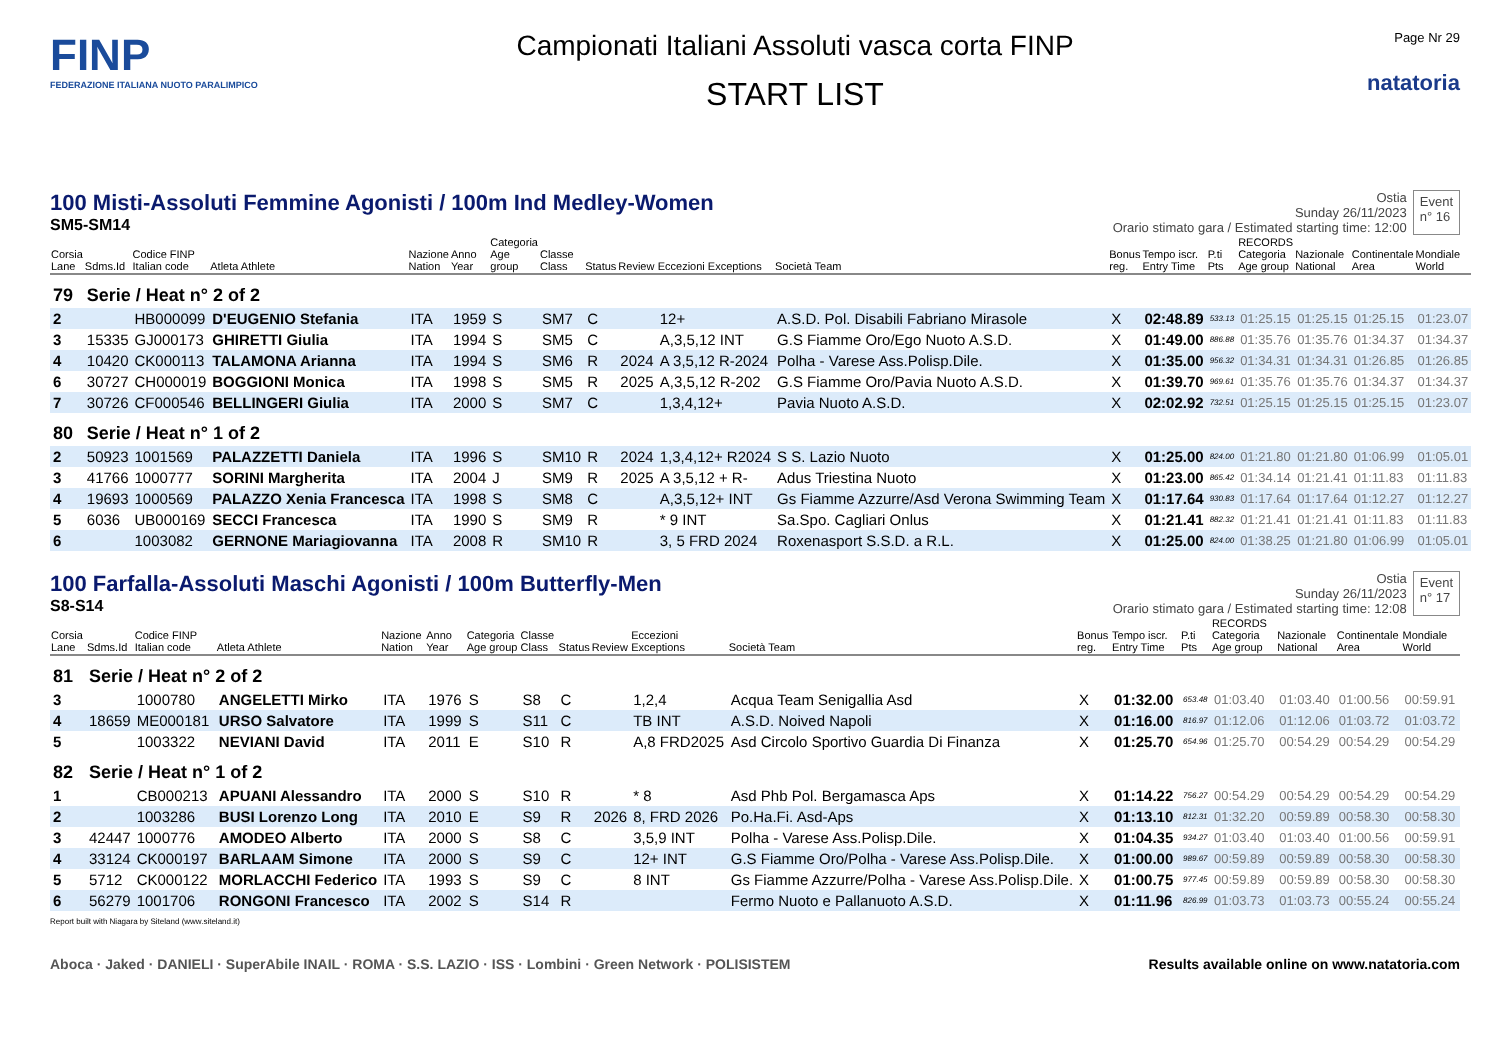FINP
FEDERAZIONE ITALIANA NUOTO PARALIMPICO
Campionati Italiani Assoluti vasca corta FINP
START LIST
Page Nr 29
natatoria
100 Misti-Assoluti Femmine Agonisti / 100m Ind Medley-Women
SM5-SM14
Ostia
Sunday 26/11/2023
Orario stimato gara / Estimated starting time: 12:00
Event
n° 16
| Corsia Lane | Sdms.Id | Codice FINP Italian code | Atleta Athlete | Nazione Nation | Anno Year | Categoria Age group | Classe Class | Status | Review | Eccezioni Exceptions | Società Team | Bonus reg. | Tempo iscr. Entry Time | P.ti Pts | RECORDS Categoria Age group | Nazionale National | Continentale Area | Mondiale World |
| --- | --- | --- | --- | --- | --- | --- | --- | --- | --- | --- | --- | --- | --- | --- | --- | --- | --- | --- |
| 79 | Serie / Heat n° 2 of 2 | | | | | | | | | | | | | | | | | |
| 2 | | HB000099 | D'EUGENIO Stefania | ITA | 1959 | S | SM7 | C | | 12+ | A.S.D. Pol. Disabili Fabriano Mirasole | X | 02:48.89 | 533.13 | 01:25.15 | 01:25.15 | 01:25.15 | 01:23.07 |
| 3 | 15335 | GJ000173 | GHIRETTI Giulia | ITA | 1994 | S | SM5 | C | | A,3,5,12 INT | G.S Fiamme Oro/Ego Nuoto A.S.D. | X | 01:49.00 | 886.88 | 01:35.76 | 01:35.76 | 01:34.37 | 01:34.37 |
| 4 | 10420 | CK000113 | TALAMONA Arianna | ITA | 1994 | S | SM6 | R | 2024 | A 3,5,12 R-2024 | Polha - Varese Ass.Polisp.Dile. | X | 01:35.00 | 956.32 | 01:34.31 | 01:34.31 | 01:26.85 | 01:26.85 |
| 6 | 30727 | CH000019 | BOGGIONI Monica | ITA | 1998 | S | SM5 | R | 2025 | A,3,5,12 R-202 | G.S Fiamme Oro/Pavia Nuoto A.S.D. | X | 01:39.70 | 969.61 | 01:35.76 | 01:35.76 | 01:34.37 | 01:34.37 |
| 7 | 30726 | CF000546 | BELLINGERI Giulia | ITA | 2000 | S | SM7 | C | | 1,3,4,12+ | Pavia Nuoto A.S.D. | X | 02:02.92 | 732.51 | 01:25.15 | 01:25.15 | 01:25.15 | 01:23.07 |
| 80 | Serie / Heat n° 1 of 2 | | | | | | | | | | | | | | | | | |
| 2 | 50923 | 1001569 | PALAZZETTI Daniela | ITA | 1996 | S | SM10 | R | 2024 | 1,3,4,12+ R2024 | S S. Lazio Nuoto | X | 01:25.00 | 824.00 | 01:21.80 | 01:21.80 | 01:06.99 | 01:05.01 |
| 3 | 41766 | 1000777 | SORINI Margherita | ITA | 2004 | J | SM9 | R | 2025 | A 3,5,12 + R- | Adus Triestina Nuoto | X | 01:23.00 | 865.42 | 01:34.14 | 01:21.41 | 01:11.83 | 01:11.83 |
| 4 | 19693 | 1000569 | PALAZZO Xenia Francesca | ITA | 1998 | S | SM8 | C | | A,3,5,12+ INT | Gs Fiamme Azzurre/Asd Verona Swimming Team | X | 01:17.64 | 930.83 | 01:17.64 | 01:17.64 | 01:12.27 | 01:12.27 |
| 5 | 6036 | UB000169 | SECCI Francesca | ITA | 1990 | S | SM9 | R | | * 9 INT | Sa.Spo. Cagliari Onlus | X | 01:21.41 | 882.32 | 01:21.41 | 01:21.41 | 01:11.83 | 01:11.83 |
| 6 | | 1003082 | GERNONE Mariagiovanna | ITA | 2008 | R | SM10 | R | | 3, 5 FRD 2024 | Roxenasport S.S.D. a R.L. | X | 01:25.00 | 824.00 | 01:38.25 | 01:21.80 | 01:06.99 | 01:05.01 |
100 Farfalla-Assoluti Maschi Agonisti / 100m Butterfly-Men
S8-S14
Ostia
Sunday 26/11/2023
Orario stimato gara / Estimated starting time: 12:08
Event
n° 17
| Corsia Lane | Sdms.Id | Codice FINP Italian code | Atleta Athlete | Nazione Nation | Anno Year | Categoria Age group | Classe Class | Status | Review | Eccezioni Exceptions | Società Team | Bonus reg. | Tempo iscr. Entry Time | P.ti Pts | RECORDS Categoria Age group | Nazionale National | Continentale Area | Mondiale World |
| --- | --- | --- | --- | --- | --- | --- | --- | --- | --- | --- | --- | --- | --- | --- | --- | --- | --- | --- |
| 81 | Serie / Heat n° 2 of 2 | | | | | | | | | | | | | | | | | |
| 3 | | 1000780 | ANGELETTI Mirko | ITA | 1976 | S | S8 | C | | 1,2,4 | Acqua Team Senigallia Asd | X | 01:32.00 | 653.48 | 01:03.40 | 01:03.40 | 01:00.56 | 00:59.91 |
| 4 | 18659 | ME000181 | URSO Salvatore | ITA | 1999 | S | S11 | C | | TB INT | A.S.D. Noived Napoli | X | 01:16.00 | 816.97 | 01:12.06 | 01:12.06 | 01:03.72 | 01:03.72 |
| 5 | | 1003322 | NEVIANI David | ITA | 2011 | E | S10 | R | | A,8 FRD2025 | Asd Circolo Sportivo Guardia Di Finanza | X | 01:25.70 | 654.96 | 01:25.70 | 00:54.29 | 00:54.29 | 00:54.29 |
| 82 | Serie / Heat n° 1 of 2 | | | | | | | | | | | | | | | | | |
| 1 | | CB000213 | APUANI Alessandro | ITA | 2000 | S | S10 | R | | * 8 | Asd Phb Pol. Bergamasca Aps | X | 01:14.22 | 756.27 | 00:54.29 | 00:54.29 | 00:54.29 | 00:54.29 |
| 2 | | 1003286 | BUSI Lorenzo Long | ITA | 2010 | E | S9 | R | 2026 | 8, FRD 2026 | Po.Ha.Fi. Asd-Aps | X | 01:13.10 | 812.31 | 01:32.20 | 00:59.89 | 00:58.30 | 00:58.30 |
| 3 | 42447 | 1000776 | AMODEO Alberto | ITA | 2000 | S | S8 | C | | 3,5,9 INT | Polha - Varese Ass.Polisp.Dile. | X | 01:04.35 | 934.27 | 01:03.40 | 01:03.40 | 01:00.56 | 00:59.91 |
| 4 | 33124 | CK000197 | BARLAAM Simone | ITA | 2000 | S | S9 | C | | 12+ INT | G.S Fiamme Oro/Polha - Varese Ass.Polisp.Dile. | X | 01:00.00 | 989.67 | 00:59.89 | 00:59.89 | 00:58.30 | 00:58.30 |
| 5 | 5712 | CK000122 | MORLACCHI Federico | ITA | 1993 | S | S9 | C | | 8 INT | Gs Fiamme Azzurre/Polha - Varese Ass.Polisp.Dile. | X | 01:00.75 | 977.45 | 00:59.89 | 00:59.89 | 00:58.30 | 00:58.30 |
| 6 | 56279 | 1001706 | RONGONI Francesco | ITA | 2002 | S | S14 | R | | | Fermo Nuoto e Pallanuoto A.S.D. | X | 01:11.96 | 826.99 | 01:03.73 | 01:03.73 | 00:55.24 | 00:55.24 |
Report built with Niagara by Siteland (www.siteland.it)
Aboca · Jaked · DANIELI · SuperAbile INAIL · ROMA · S.S. LAZIO · ISS · Lombini · Green Network · POLISISTEM
Results available online on www.natatoria.com